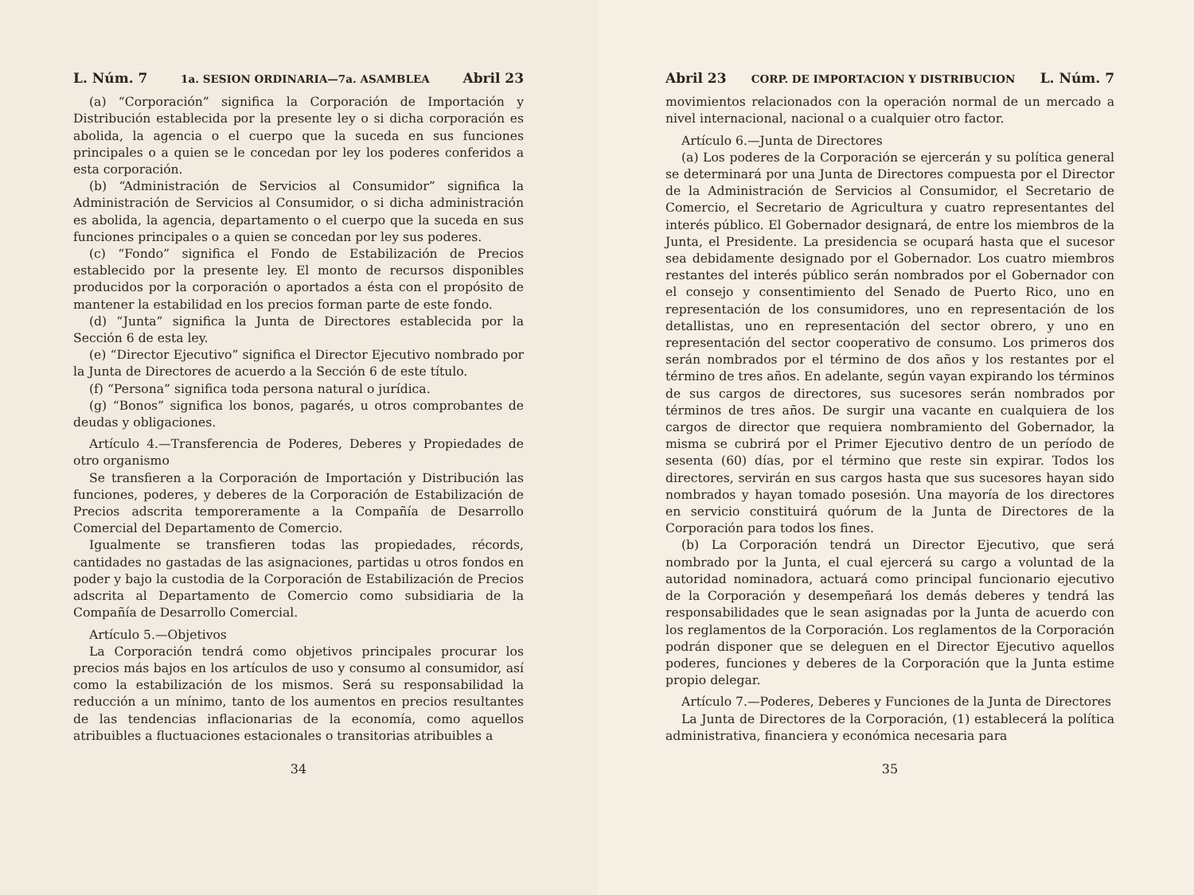L. Núm. 7 1a. SESION ORDINARIA—7a. ASAMBLEA Abril 23
(a) “Corporación” significa la Corporación de Importación y Distribución establecida por la presente ley o si dicha corporación es abolida, la agencia o el cuerpo que la suceda en sus funciones principales o a quien se le concedan por ley los poderes conferidos a esta corporación.
(b) “Administración de Servicios al Consumidor” significa la Administración de Servicios al Consumidor, o si dicha administración es abolida, la agencia, departamento o el cuerpo que la suceda en sus funciones principales o a quien se concedan por ley sus poderes.
(c) “Fondo” significa el Fondo de Estabilización de Precios establecido por la presente ley. El monto de recursos disponibles producidos por la corporación o aportados a ésta con el propósito de mantener la estabilidad en los precios forman parte de este fondo.
(d) “Junta” significa la Junta de Directores establecida por la Sección 6 de esta ley.
(e) “Director Ejecutivo” significa el Director Ejecutivo nombrado por la Junta de Directores de acuerdo a la Sección 6 de este título.
(f) “Persona” significa toda persona natural o jurídica.
(g) “Bonos” significa los bonos, pagarés, u otros comprobantes de deudas y obligaciones.
Artículo 4.—Transferencia de Poderes, Deberes y Propiedades de otro organismo
Se transfieren a la Corporación de Importación y Distribución las funciones, poderes, y deberes de la Corporación de Estabilización de Precios adscrita temporeramente a la Compañía de Desarrollo Comercial del Departamento de Comercio.
Igualmente se transfieren todas las propiedades, récords, cantidades no gastadas de las asignaciones, partidas u otros fondos en poder y bajo la custodia de la Corporación de Estabilización de Precios adscrita al Departamento de Comercio como subsidiaria de la Compañía de Desarrollo Comercial.
Artículo 5.—Objetivos
La Corporación tendrá como objetivos principales procurar los precios más bajos en los artículos de uso y consumo al consumidor, así como la estabilización de los mismos. Será su responsabilidad la reducción a un mínimo, tanto de los aumentos en precios resultantes de las tendencias inflacionarias de la economía, como aquellos atribuibles a fluctuaciones estacionales o transitorias atribuibles a
34
Abril 23 CORP. DE IMPORTACION Y DISTRIBUCION L. Núm. 7
movimientos relacionados con la operación normal de un mercado a nivel internacional, nacional o a cualquier otro factor.
Artículo 6.—Junta de Directores
(a) Los poderes de la Corporación se ejercerán y su política general se determinará por una Junta de Directores compuesta por el Director de la Administración de Servicios al Consumidor, el Secretario de Comercio, el Secretario de Agricultura y cuatro representantes del interés público. El Gobernador designará, de entre los miembros de la Junta, el Presidente. La presidencia se ocupará hasta que el sucesor sea debidamente designado por el Gobernador. Los cuatro miembros restantes del interés público serán nombrados por el Gobernador con el consejo y consentimiento del Senado de Puerto Rico, uno en representación de los consumidores, uno en representación de los detallistas, uno en representación del sector obrero, y uno en representación del sector cooperativo de consumo. Los primeros dos serán nombrados por el término de dos años y los restantes por el término de tres años. En adelante, según vayan expirando los términos de sus cargos de directores, sus sucesores serán nombrados por términos de tres años. De surgir una vacante en cualquiera de los cargos de director que requiera nombramiento del Gobernador, la misma se cubrirá por el Primer Ejecutivo dentro de un período de sesenta (60) días, por el término que reste sin expirar. Todos los directores, servirán en sus cargos hasta que sus sucesores hayan sido nombrados y hayan tomado posesión. Una mayoría de los directores en servicio constituirá quórum de la Junta de Directores de la Corporación para todos los fines.
(b) La Corporación tendrá un Director Ejecutivo, que será nombrado por la Junta, el cual ejercerá su cargo a voluntad de la autoridad nominadora, actuará como principal funcionario ejecutivo de la Corporación y desempeñará los demás deberes y tendrá las responsabilidades que le sean asignadas por la Junta de acuerdo con los reglamentos de la Corporación. Los reglamentos de la Corporación podrán disponer que se deleguen en el Director Ejecutivo aquellos poderes, funciones y deberes de la Corporación que la Junta estime propio delegar.
Artículo 7.—Poderes, Deberes y Funciones de la Junta de Directores
La Junta de Directores de la Corporación, (1) establecerá la política administrativa, financiera y económica necesaria para
35